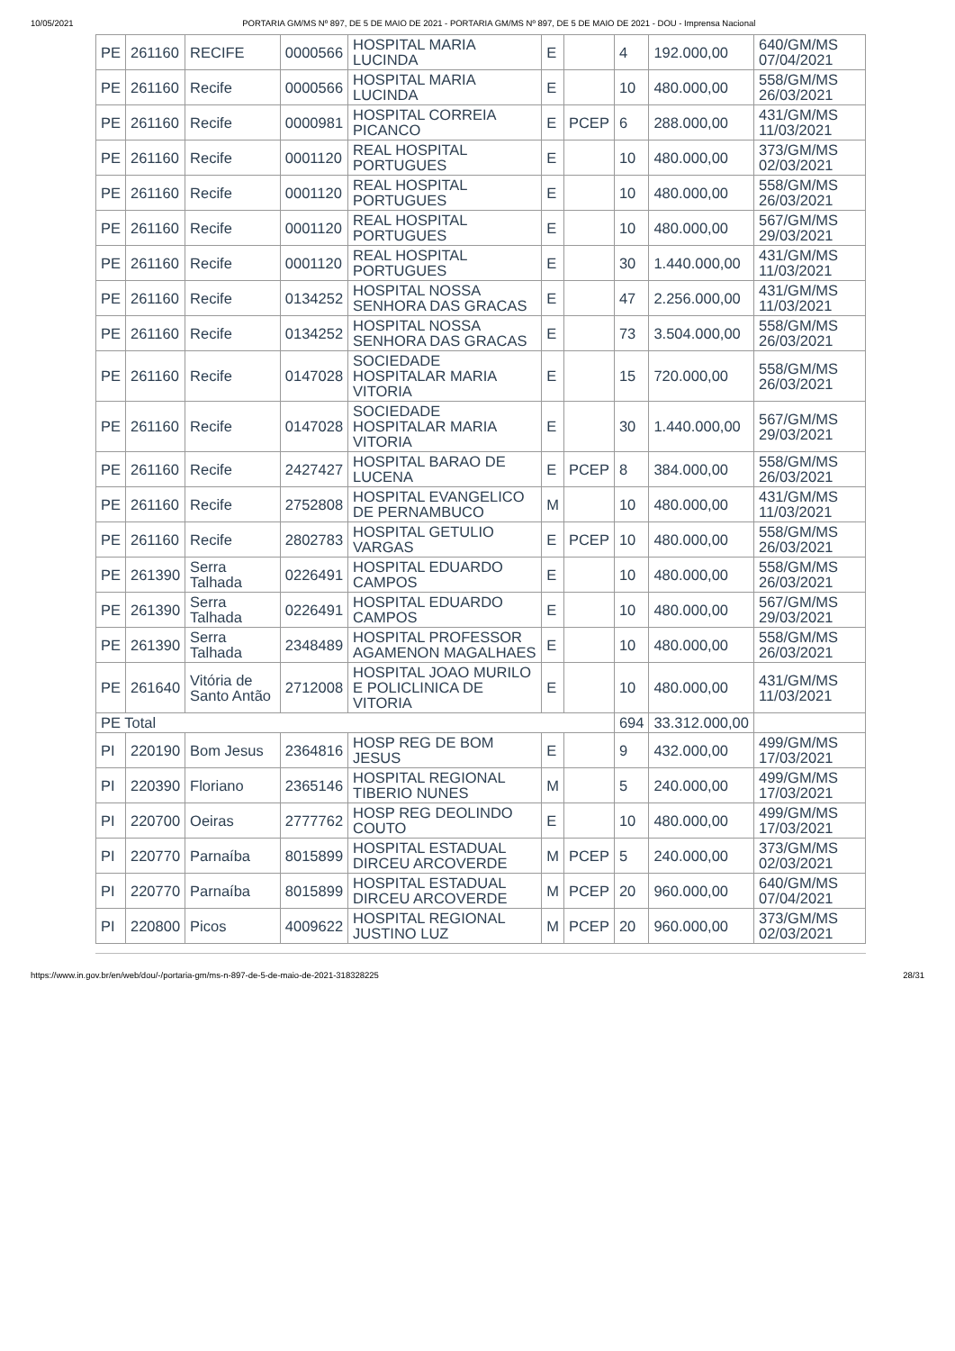10/05/2021 PORTARIA GM/MS Nº 897, DE 5 DE MAIO DE 2021 - PORTARIA GM/MS Nº 897, DE 5 DE MAIO DE 2021 - DOU - Imprensa Nacional
| PE | 261160 | RECIFE | 0000566 | HOSPITAL MARIA LUCINDA | E | | 4 | 192.000,00 | 640/GM/MS 07/04/2021 |
| PE | 261160 | Recife | 0000566 | HOSPITAL MARIA LUCINDA | E | | 10 | 480.000,00 | 558/GM/MS 26/03/2021 |
| PE | 261160 | Recife | 0000981 | HOSPITAL CORREIA PICANCO | E | PCEP | 6 | 288.000,00 | 431/GM/MS 11/03/2021 |
| PE | 261160 | Recife | 0001120 | REAL HOSPITAL PORTUGUES | E | | 10 | 480.000,00 | 373/GM/MS 02/03/2021 |
| PE | 261160 | Recife | 0001120 | REAL HOSPITAL PORTUGUES | E | | 10 | 480.000,00 | 558/GM/MS 26/03/2021 |
| PE | 261160 | Recife | 0001120 | REAL HOSPITAL PORTUGUES | E | | 10 | 480.000,00 | 567/GM/MS 29/03/2021 |
| PE | 261160 | Recife | 0001120 | REAL HOSPITAL PORTUGUES | E | | 30 | 1.440.000,00 | 431/GM/MS 11/03/2021 |
| PE | 261160 | Recife | 0134252 | HOSPITAL NOSSA SENHORA DAS GRACAS | E | | 47 | 2.256.000,00 | 431/GM/MS 11/03/2021 |
| PE | 261160 | Recife | 0134252 | HOSPITAL NOSSA SENHORA DAS GRACAS | E | | 73 | 3.504.000,00 | 558/GM/MS 26/03/2021 |
| PE | 261160 | Recife | 0147028 | SOCIEDADE HOSPITALAR MARIA VITORIA | E | | 15 | 720.000,00 | 558/GM/MS 26/03/2021 |
| PE | 261160 | Recife | 0147028 | SOCIEDADE HOSPITALAR MARIA VITORIA | E | | 30 | 1.440.000,00 | 567/GM/MS 29/03/2021 |
| PE | 261160 | Recife | 2427427 | HOSPITAL BARAO DE LUCENA | E | PCEP | 8 | 384.000,00 | 558/GM/MS 26/03/2021 |
| PE | 261160 | Recife | 2752808 | HOSPITAL EVANGELICO DE PERNAMBUCO | M | | 10 | 480.000,00 | 431/GM/MS 11/03/2021 |
| PE | 261160 | Recife | 2802783 | HOSPITAL GETULIO VARGAS | E | PCEP | 10 | 480.000,00 | 558/GM/MS 26/03/2021 |
| PE | 261390 | Serra Talhada | 0226491 | HOSPITAL EDUARDO CAMPOS | E | | 10 | 480.000,00 | 558/GM/MS 26/03/2021 |
| PE | 261390 | Serra Talhada | 0226491 | HOSPITAL EDUARDO CAMPOS | E | | 10 | 480.000,00 | 567/GM/MS 29/03/2021 |
| PE | 261390 | Serra Talhada | 2348489 | HOSPITAL PROFESSOR AGAMENON MAGALHAES | E | | 10 | 480.000,00 | 558/GM/MS 26/03/2021 |
| PE | 261640 | Vitória de Santo Antão | 2712008 | HOSPITAL JOAO MURILO E POLICLINICA DE VITORIA | E | | 10 | 480.000,00 | 431/GM/MS 11/03/2021 |
| PE Total | | | | | | | 694 | 33.312.000,00 | |
| PI | 220190 | Bom Jesus | 2364816 | HOSP REG DE BOM JESUS | E | | 9 | 432.000,00 | 499/GM/MS 17/03/2021 |
| PI | 220390 | Floriano | 2365146 | HOSPITAL REGIONAL TIBERIO NUNES | M | | 5 | 240.000,00 | 499/GM/MS 17/03/2021 |
| PI | 220700 | Oeiras | 2777762 | HOSP REG DEOLINDO COUTO | E | | 10 | 480.000,00 | 499/GM/MS 17/03/2021 |
| PI | 220770 | Parnaíba | 8015899 | HOSPITAL ESTADUAL DIRCEU ARCOVERDE | M | PCEP | 5 | 240.000,00 | 373/GM/MS 02/03/2021 |
| PI | 220770 | Parnaíba | 8015899 | HOSPITAL ESTADUAL DIRCEU ARCOVERDE | M | PCEP | 20 | 960.000,00 | 640/GM/MS 07/04/2021 |
| PI | 220800 | Picos | 4009622 | HOSPITAL REGIONAL JUSTINO LUZ | M | PCEP | 20 | 960.000,00 | 373/GM/MS 02/03/2021 |
https://www.in.gov.br/en/web/dou/-/portaria-gm/ms-n-897-de-5-de-maio-de-2021-318328225 28/31